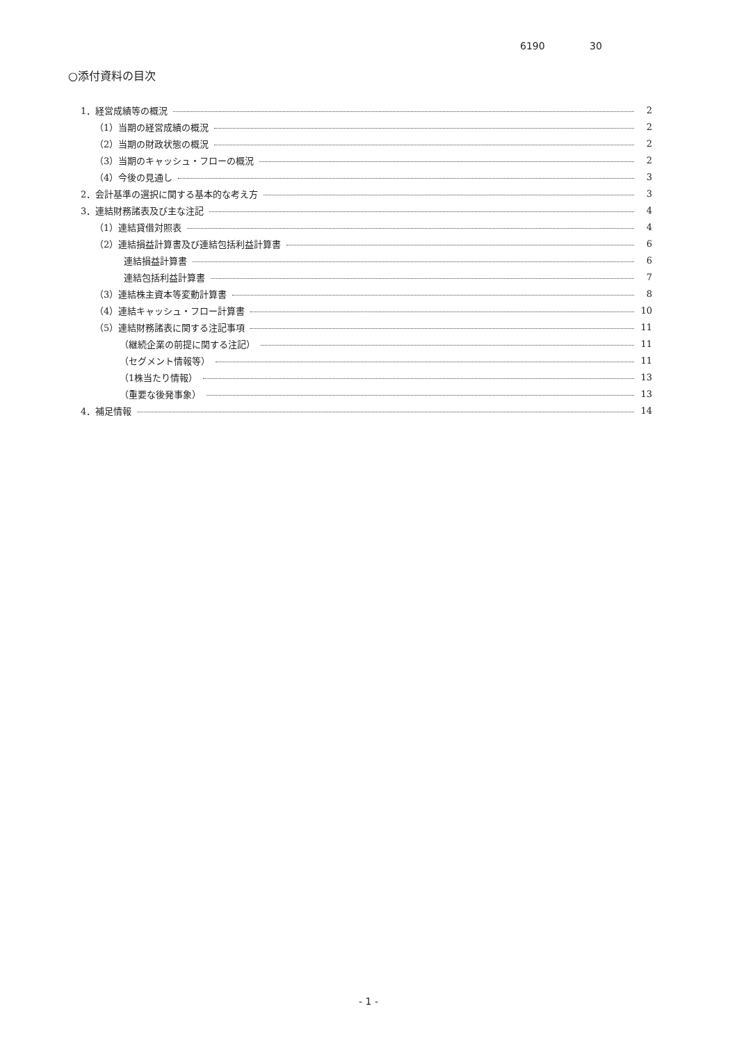6190 30
○添付資料の目次
1．経営成績等の概況 2
（1）当期の経営成績の概況 2
（2）当期の財政状態の概況 2
（3）当期のキャッシュ・フローの概況 2
（4）今後の見通し 3
2．会計基準の選択に関する基本的な考え方 3
3．連結財務諸表及び主な注記 4
（1）連結貸借対照表 4
（2）連結損益計算書及び連結包括利益計算書 6
連結損益計算書 6
連結包括利益計算書 7
（3）連結株主資本等変動計算書 8
（4）連結キャッシュ・フロー計算書 10
（5）連結財務諸表に関する注記事項 11
（継続企業の前提に関する注記） 11
（セグメント情報等） 11
（1株当たり情報） 13
（重要な後発事象） 13
4．補足情報 14
- 1 -